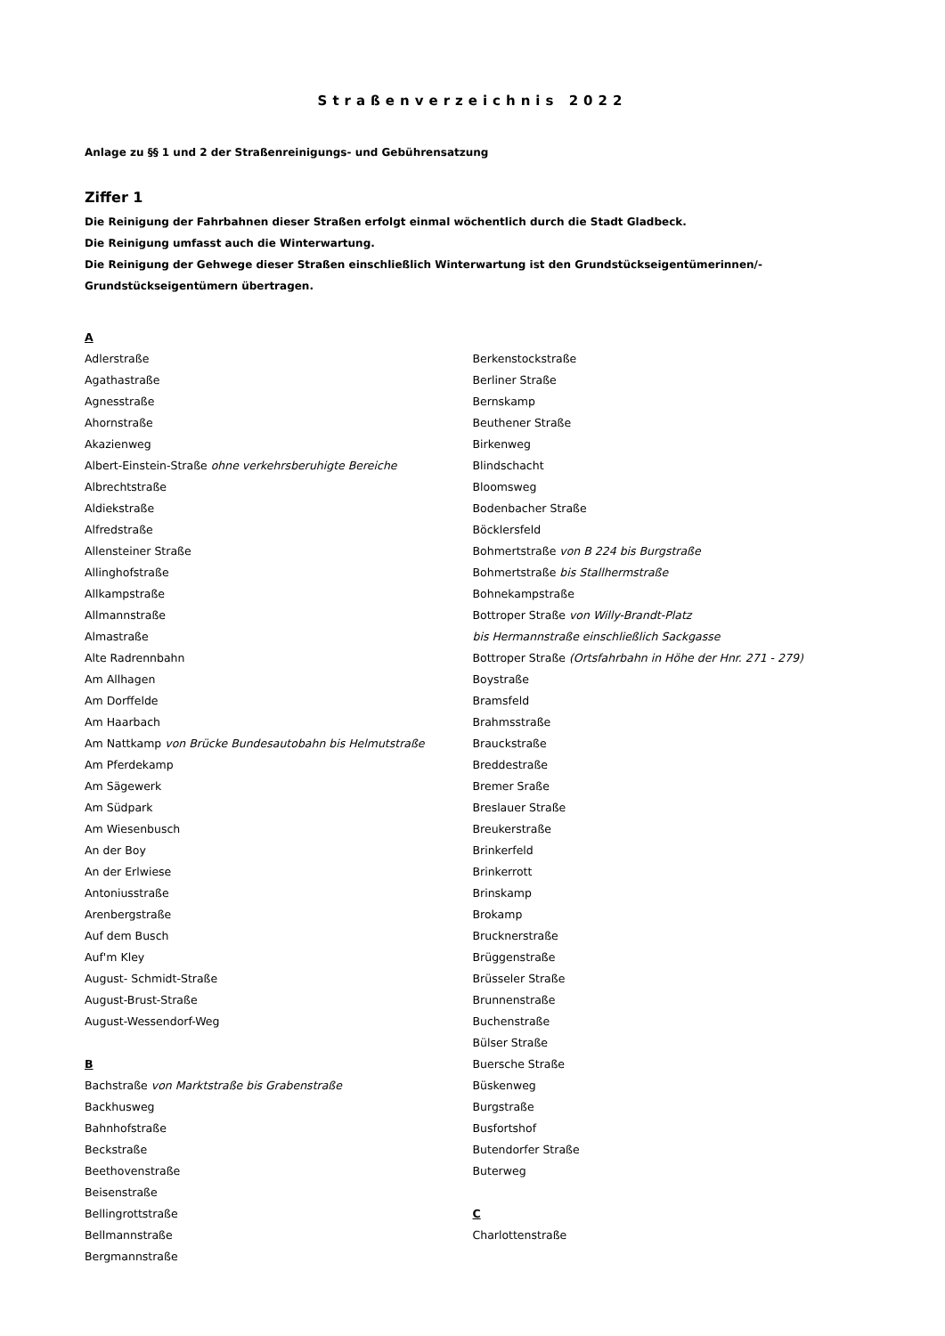Straßenverzeichnis 2022
Anlage zu §§ 1 und 2 der Straßenreinigungs- und Gebührensatzung
Ziffer 1
Die Reinigung der Fahrbahnen dieser Straßen erfolgt einmal wöchentlich durch die Stadt Gladbeck.
Die Reinigung umfasst auch die Winterwartung.
Die Reinigung der Gehwege dieser Straßen einschließlich Winterwartung ist den Grundstückseigentümerinnen/-
Grundstückseigentümern übertragen.
A
Adlerstraße
Agathastraße
Agnesstraße
Ahornstraße
Akazienweg
Albert-Einstein-Straße ohne verkehrsberuhigte Bereiche
Albrechtstraße
Aldiekstraße
Alfredstraße
Allensteiner Straße
Allinghofstraße
Allkampstraße
Allmannstraße
Almastraße
Alte Radrennbahn
Am Allhagen
Am Dorffelde
Am Haarbach
Am Nattkamp von Brücke Bundesautobahn bis Helmutstraße
Am Pferdekamp
Am Sägewerk
Am Südpark
Am Wiesenbusch
An der Boy
An der Erlwiese
Antoniusstraße
Arenbergstraße
Auf dem Busch
Auf'm Kley
August- Schmidt-Straße
August-Brust-Straße
August-Wessendorf-Weg
B
Bachstraße von Marktstraße bis Grabenstraße
Backhusweg
Bahnhofstraße
Beckstraße
Beethovenstraße
Beisenstraße
Bellingrottstraße
Bellmannstraße
Bergmannstraße
Berkenstockstraße
Berliner Straße
Bernskamp
Beuthener Straße
Birkenweg
Blindschacht
Bloomsweg
Bodenbacher Straße
Böcklersfeld
Bohmertstraße von B 224 bis Burgstraße
Bohmertstraße bis Stallhermstraße
Bohnekampstraße
Bottroper Straße von Willy-Brandt-Platz
bis Hermannstraße einschließlich Sackgasse
Bottroper Straße (Ortsfahrbahn in Höhe der Hnr. 271 - 279)
Boystraße
Bramsfeld
Brahmsstraße
Brauckstraße
Breddestraße
Bremer Sraße
Breslauer Straße
Breukerstraße
Brinkerfeld
Brinkerrott
Brinskamp
Brokamp
Brucknerstraße
Brüggenstraße
Brüsseler Straße
Brunnenstraße
Buchenstraße
Bülser Straße
Buersche Straße
Büskenweg
Burgstraße
Busfortshof
Butendorfer Straße
Buterweg
C
Charlottenstraße